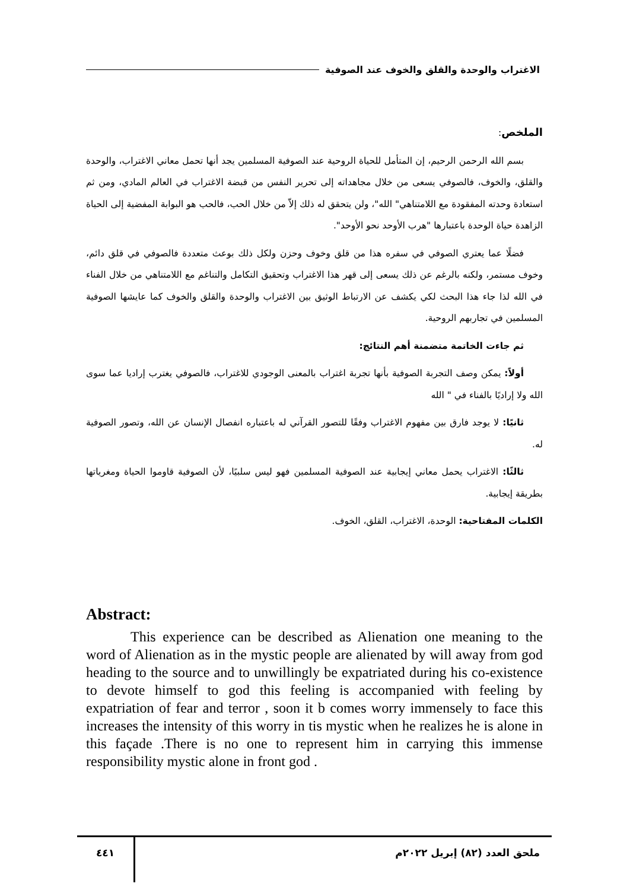الاغتراب والوحدة والقلق والخوف عند الصوفية
الملخص:
بسم الله الرحمن الرحيم، إن المتأمل للحياة الروحية عند الصوفية المسلمين يجد أنها تحمل معاني الاغتراب، والوحدة والقلق، والخوف، فالصوفي يسعى من خلال مجاهداته إلى تحرير النفس من قبضة الاغتراب في العالم المادي، ومن ثم استعادة وحدته المفقودة مع اللامتناهي" الله"، ولن يتحقق له ذلك إلاّ من خلال الحب، فالحب هو البوابة المفضية إلى الحياة الزاهدة حياة الوحدة باعتبارها "هرب الأوحد نحو الأوحد".
فضلًا عما يعتري الصوفي في سفره هذا من قلق وخوف وحزن ولكل ذلك بوعث متعددة فالصوفي في قلق دائم، وخوف مستمر، ولكنه بالرغم عن ذلك يسعى إلى قهر هذا الاغتراب وتحقيق التكامل والتناغم مع اللامتناهي من خلال الفناء في الله لذا جاء هذا البحث لكي يكشف عن الارتباط الوثيق بين الاغتراب والوحدة والقلق والخوف كما عايشها الصوفية المسلمين في تجاربهم الروحية.
ثم جاءت الخاتمة متضمنة أهم النتائج:
أولاً: يمكن وصف التجربة الصوفية بأنها تجربة اغتراب بالمعنى الوجودي للاغتراب، فالصوفي يغترب إراديا عما سوى الله ولا إراديًا بالفناء في " الله
ثانيًا: لا يوجد فارق بين مفهوم الاغتراب وفقًا للتصور القرآني له باعتباره انفصال الإنسان عن الله، وتصور الصوفية له.
ثالثًا: الاغتراب يحمل معاني إيجابية عند الصوفية المسلمين فهو ليس سلبيًا، لأن الصوفية قاوموا الحياة ومغرياتها بطريقة إيجابية.
الكلمات المفتاحية: الوحدة، الاغتراب، القلق، الخوف.
Abstract:
This experience can be described as Alienation one meaning to the word of Alienation as in the mystic people are alienated by will away from god heading to the source and to unwillingly be expatriated during his co-existence to devote himself to god this feeling is accompanied with feeling by expatriation of fear and terror , soon it b comes worry immensely to face this increases the intensity of this worry in tis mystic when he realizes he is alone in this façade .There is no one to represent him in carrying this immense responsibility mystic alone in front god .
ملحق العدد (٨٢) إبريل ٢٠٢٢م
٤٤١